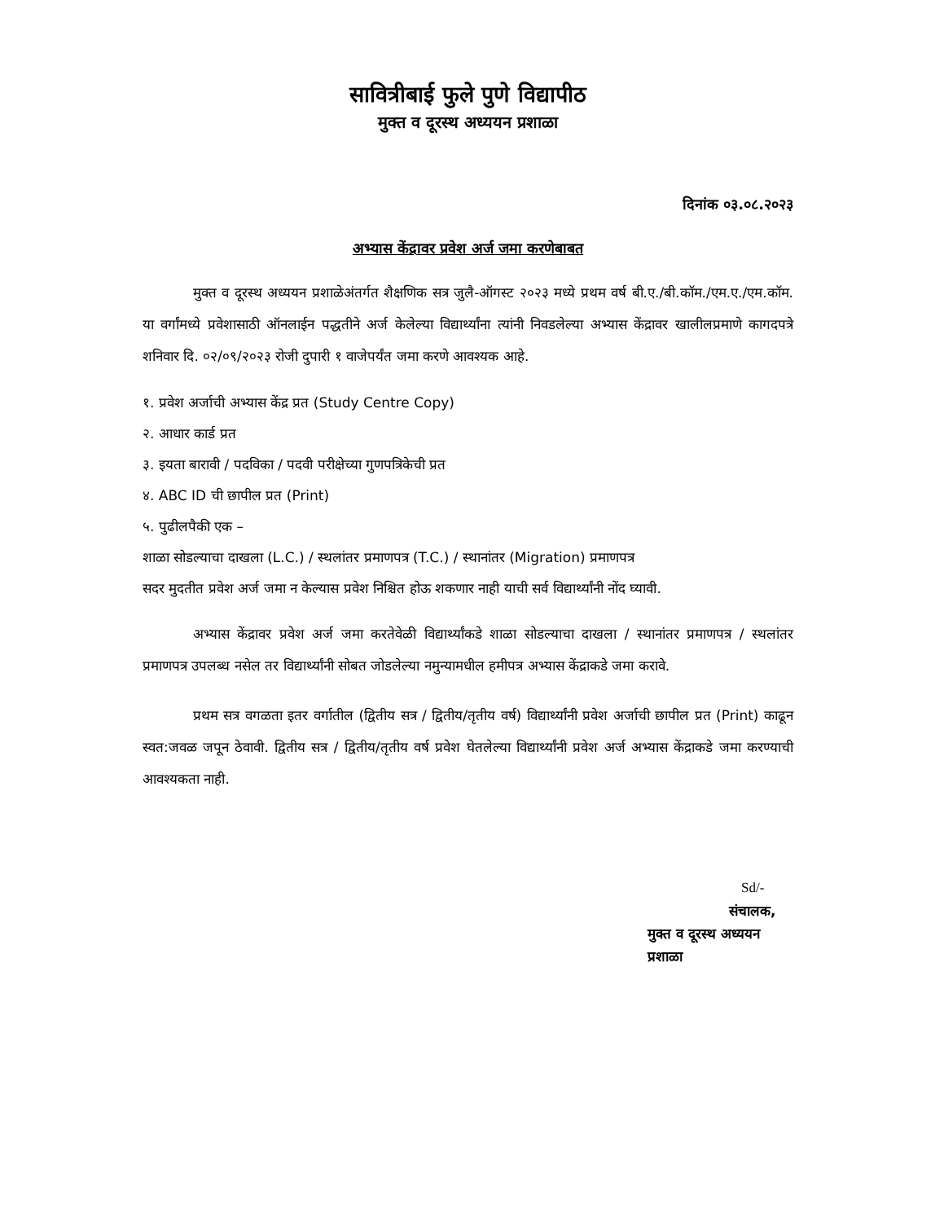सावित्रीबाई फुले पुणे विद्यापीठ
मुक्त व दूरस्थ अध्ययन प्रशाळा
दिनांक ०३.०८.२०२३
अभ्यास केंद्रावर प्रवेश अर्ज जमा करणेबाबत
मुक्त व दूरस्थ अध्ययन प्रशाळेअंतर्गत शैक्षणिक सत्र जुलै-ऑगस्ट २०२३ मध्ये प्रथम वर्ष बी.ए./बी.कॉम./एम.ए./एम.कॉम. या वर्गांमध्ये प्रवेशासाठी ऑनलाईन पद्धतीने अर्ज केलेल्या विद्यार्थ्यांना त्यांनी निवडलेल्या अभ्यास केंद्रावर खालीलप्रमाणे कागदपत्रे शनिवार दि. ०२/०९/२०२३ रोजी दुपारी १ वाजेपर्यंत जमा करणे आवश्यक आहे.
१. प्रवेश अर्जाची अभ्यास केंद्र प्रत (Study Centre Copy)
२. आधार कार्ड प्रत
३. इयता बारावी / पदविका / पदवी परीक्षेच्या गुणपत्रिकेची प्रत
४. ABC ID ची छापील प्रत (Print)
५. पुढीलपैकी एक –
शाळा सोडल्याचा दाखला (L.C.) / स्थलांतर प्रमाणपत्र (T.C.) / स्थानांतर (Migration) प्रमाणपत्र
सदर मुदतीत प्रवेश अर्ज जमा न केल्यास प्रवेश निश्चित होऊ शकणार नाही याची सर्व विद्यार्थ्यांनी नोंद घ्यावी.
अभ्यास केंद्रावर प्रवेश अर्ज जमा करतेवेळी विद्यार्थ्यांकडे शाळा सोडल्याचा दाखला / स्थानांतर प्रमाणपत्र / स्थलांतर प्रमाणपत्र उपलब्ध नसेल तर विद्यार्थ्यांनी सोबत जोडलेल्या नमुन्यामधील हमीपत्र अभ्यास केंद्राकडे जमा करावे.
प्रथम सत्र वगळता इतर वर्गातील (द्वितीय सत्र / द्वितीय/तृतीय वर्ष) विद्यार्थ्यांनी प्रवेश अर्जाची छापील प्रत (Print) काढून स्वत:जवळ जपून ठेवावी. द्वितीय सत्र / द्वितीय/तृतीय वर्ष प्रवेश घेतलेल्या विद्यार्थ्यांनी प्रवेश अर्ज अभ्यास केंद्राकडे जमा करण्याची आवश्यकता नाही.
Sd/-
संचालक,
मुक्त व दूरस्थ अध्ययन प्रशाळा